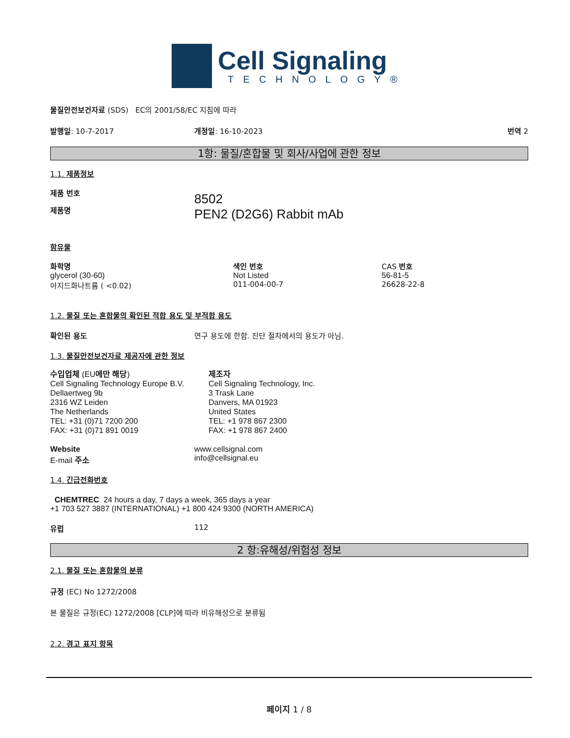Cell Signaling
TECHNOLOGY®
물질안전보건자료 (SDS) EC의 2001/58/EC 지침에 따라
발행일: 10-7-2017 개정일: 16-10-2023 번역 2
1항: 물질/혼합물 및 회사/사업에 관한 정보
1.1. 제품정보
제품 번호
제품명
8502
PEN2 (D2G6) Rabbit mAb
함유물
화학명
glycerol (30-60)
아지드화나트륨 ( <0.02)
색인 번호
Not Listed
011-004-00-7
CAS 번호
56-81-5
26628-22-8
1.2. 물질 또는 혼합물의 확인된 적합 용도 및 부적합 용도
확인된 용도 연구 용도에 한함. 진단 절차에서의 용도가 아님.
1.3. 물질안전보건자료 제공자에 관한 정보
수입업체 (EU에만 해당)
Cell Signaling Technology Europe B.V.
Dellaertweg 9b
2316 WZ Leiden
The Netherlands
TEL: +31 (0)71 7200 200
FAX: +31 (0)71 891 0019
제조자
Cell Signaling Technology, Inc.
3 Trask Lane
Danvers, MA 01923
United States
TEL: +1 978 867 2300
FAX: +1 978 867 2400
Website
E-mail 주소
www.cellsignal.com
info@cellsignal.eu
1.4. 긴급전화번호
CHEMTREC 24 hours a day, 7 days a week, 365 days a year
+1 703 527 3887 (INTERNATIONAL) +1 800 424 9300 (NORTH AMERICA)
유럽 112
2 항:유해성/위험성 정보
2.1. 물질 또는 혼합물의 분류
규정 (EC) No 1272/2008
본 물질은 규정(EC) 1272/2008 [CLP]에 따라 비유해성으로 분류됨
2.2. 경고 표지 항목
페이지 1 / 8